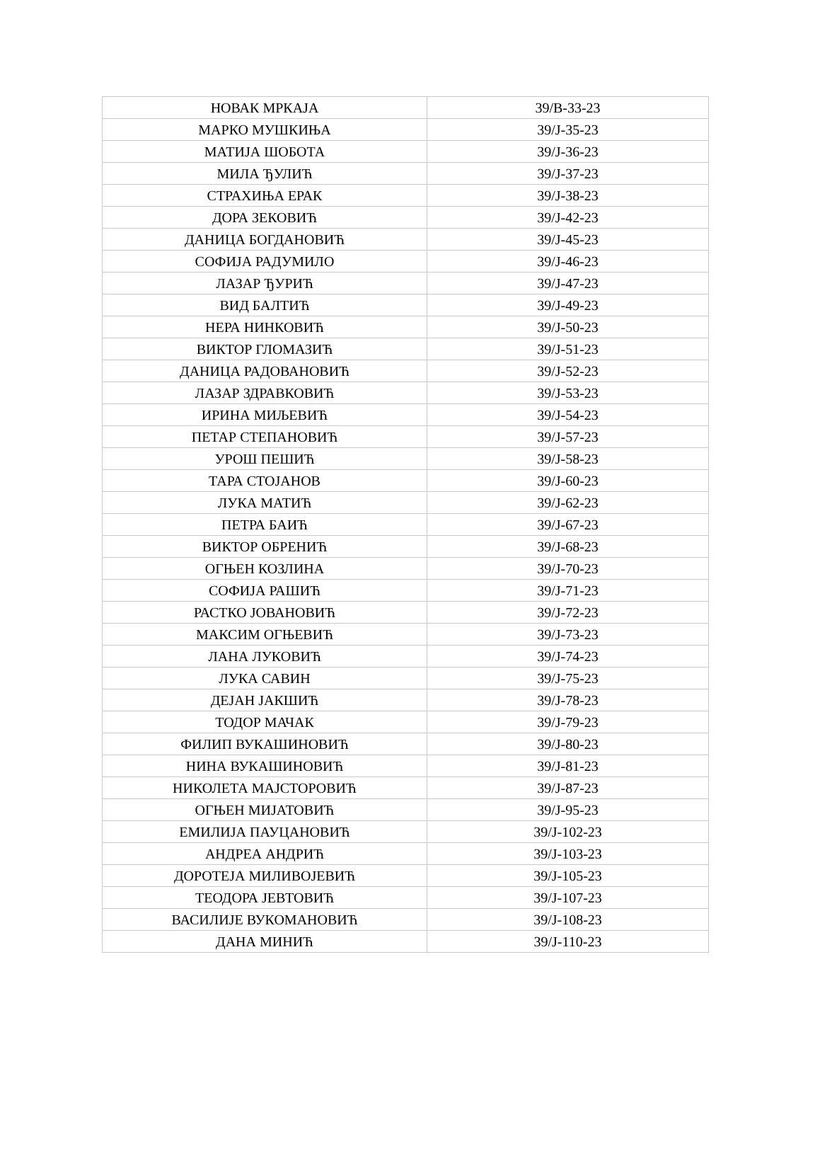| НОВАК МРКАЈА | 39/В-33-23 |
| МАРКО МУШКИЊА | 39/Ј-35-23 |
| МАТИЈА ШОБОТА | 39/Ј-36-23 |
| МИЛА ЂУЛИЋ | 39/Ј-37-23 |
| СТРАХИЊА ЕРАК | 39/Ј-38-23 |
| ДОРА ЗЕКОВИЋ | 39/Ј-42-23 |
| ДАНИЦА БОГДАНОВИЋ | 39/Ј-45-23 |
| СОФИЈА РАДУМИЛО | 39/Ј-46-23 |
| ЛАЗАР ЂУРИЋ | 39/Ј-47-23 |
| ВИД БАЛТИЋ | 39/Ј-49-23 |
| НЕРА НИНКОВИЋ | 39/Ј-50-23 |
| ВИКТОР ГЛОМАЗИЋ | 39/Ј-51-23 |
| ДАНИЦА РАДОВАНОВИЋ | 39/Ј-52-23 |
| ЛАЗАР ЗДРАВКОВИЋ | 39/Ј-53-23 |
| ИРИНА МИЉЕВИЋ | 39/Ј-54-23 |
| ПЕТАР СТЕПАНОВИЋ | 39/Ј-57-23 |
| УРОШ ПЕШИЋ | 39/Ј-58-23 |
| ТАРА СТОЈАНОВ | 39/Ј-60-23 |
| ЛУКА МАТИЋ | 39/Ј-62-23 |
| ПЕТРА БАИЋ | 39/Ј-67-23 |
| ВИКТОР ОБРЕНИЋ | 39/Ј-68-23 |
| ОГЊЕН КОЗЛИНА | 39/Ј-70-23 |
| СОФИЈА РАШИЋ | 39/Ј-71-23 |
| РАСТКО ЈОВАНОВИЋ | 39/Ј-72-23 |
| МАКСИМ ОГЊЕВИЋ | 39/Ј-73-23 |
| ЛАНА ЛУКОВИЋ | 39/Ј-74-23 |
| ЛУКА САВИН | 39/Ј-75-23 |
| ДЕЈАН ЈАКШИЋ | 39/Ј-78-23 |
| ТОДОР МАЧАК | 39/Ј-79-23 |
| ФИЛИП ВУКАШИНОВИЋ | 39/Ј-80-23 |
| НИНА ВУКАШИНОВИЋ | 39/Ј-81-23 |
| НИКОЛЕТА МАЈСТОРОВИЋ | 39/Ј-87-23 |
| ОГЊЕН МИЈАТОВИЋ | 39/Ј-95-23 |
| ЕМИЛИЈА ПАУЦАНОВИЋ | 39/Ј-102-23 |
| АНДРЕА АНДРИЋ | 39/Ј-103-23 |
| ДОРОТЕЈА МИЛИВОЈЕВИЋ | 39/Ј-105-23 |
| ТЕОДОРА ЈЕВТОВИЋ | 39/Ј-107-23 |
| ВАСИЛИЈЕ ВУКОМАНОВИЋ | 39/Ј-108-23 |
| ДАНА МИНИЋ | 39/Ј-110-23 |